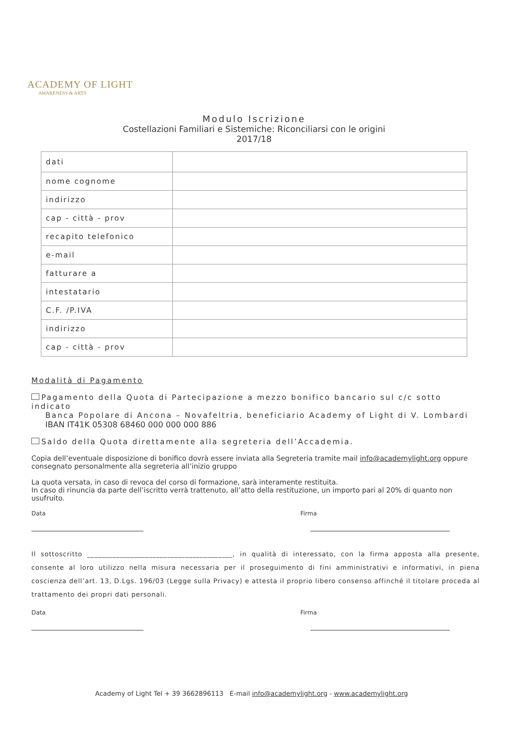ACADEMY OF LIGHT
AWARENESS & ARTS
Modulo Iscrizione
Costellazioni Familiari e Sistemiche: Riconciliarsi con le origini
2017/18
| dati | |
| nome cognome | |
| indirizzo | |
| cap - città - prov | |
| recapito telefonico | |
| e-mail | |
| fatturare a | |
| intestatario | |
| C.F. /P.IVA | |
| indirizzo | |
| cap - città - prov | |
Modalità di Pagamento
Pagamento della Quota di Partecipazione a mezzo bonifico bancario sul c/c sotto indicato
Banca Popolare di Ancona – Novafeltria, beneficiario Academy of Light di V. Lombardi
IBAN IT41K 05308 68460 000 000 000 886
Saldo della Quota direttamente alla segreteria dell’Accademia.
Copia dell’eventuale disposizione di bonifico dovrà essere inviata alla Segreteria tramite mail info@academylight.org oppure consegnato personalmente alla segreteria all’inizio gruppo
La quota versata, in caso di revoca del corso di formazione, sarà interamente restituita.
In caso di rinuncia da parte dell’iscritto verrà trattenuto, all’atto della restituzione, un importo pari al 20% di quanto non usufruito.
Data Firma
Il sottoscritto ________________________________________, in qualità di interessato, con la firma apposta alla presente, consente al loro utilizzo nella misura necessaria per il proseguimento di fini amministrativi e informativi, in piena coscienza dell’art. 13, D.Lgs. 196/03 (Legge sulla Privacy) e attesta il proprio libero consenso affinché il titolare proceda al trattamento dei propri dati personali.
Data Firma
Academy of Light Tel + 39 3662896113 E-mail info@academylight.org - www.academylight.org